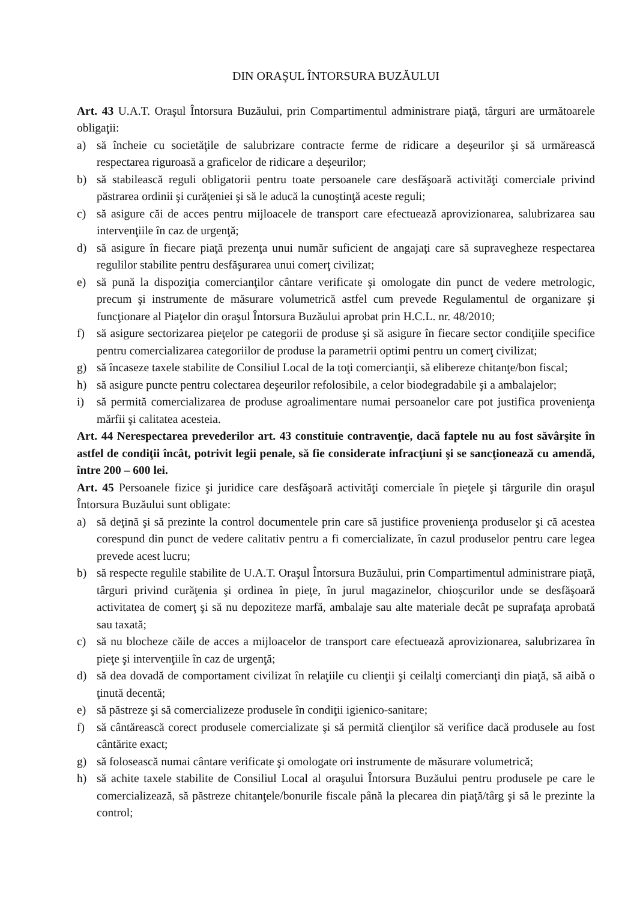DIN ORAŞUL ÎNTORSURA BUZĂULUI
Art. 43 U.A.T. Oraşul Întorsura Buzăului, prin Compartimentul administrare piaţă, târguri are următoarele obligaţii:
a) să încheie cu societăţile de salubrizare contracte ferme de ridicare a deşeurilor şi să urmărească respectarea riguroasă a graficelor de ridicare a deşeurilor;
b) să stabilească reguli obligatorii pentru toate persoanele care desfăşoară activităţi comerciale privind păstrarea ordinii şi curăţeniei şi să le aducă la cunoştinţă aceste reguli;
c) să asigure căi de acces pentru mijloacele de transport care efectuează aprovizionarea, salubrizarea sau intervenţiile în caz de urgenţă;
d) să asigure în fiecare piaţă prezenţa unui număr suficient de angajaţi care să supravegheze respectarea regulilor stabilite pentru desfăşurarea unui comerţ civilizat;
e) să pună la dispoziţia comercianţilor cântare verificate şi omologate din punct de vedere metrologic, precum şi instrumente de măsurare volumetrică astfel cum prevede Regulamentul de organizare şi funcţionare al Piaţelor din oraşul Întorsura Buzăului aprobat prin H.C.L. nr. 48/2010;
f) să asigure sectorizarea pieţelor pe categorii de produse şi să asigure în fiecare sector condiţiile specifice pentru comercializarea categoriilor de produse la parametrii optimi pentru un comerţ civilizat;
g) să încaseze taxele stabilite de Consiliul Local de la toţi comercianţii, să elibereze chitanţe/bon fiscal;
h) să asigure puncte pentru colectarea deşeurilor refolosibile, a celor biodegradabile şi a ambalajelor;
i) să permită comercializarea de produse agroalimentare numai persoanelor care pot justifica provenienţa mărfii şi calitatea acesteia.
Art. 44 Nerespectarea prevederilor art. 43 constituie contravenţie, dacă faptele nu au fost săvârşite în astfel de condiţii încât, potrivit legii penale, să fie considerate infracţiuni şi se sancţionează cu amendă, între 200 – 600 lei.
Art. 45 Persoanele fizice şi juridice care desfăşoară activităţi comerciale în pieţele şi târgurile din oraşul Întorsura Buzăului sunt obligate:
a) să deţină şi să prezinte la control documentele prin care să justifice provenienţa produselor şi că acestea corespund din punct de vedere calitativ pentru a fi comercializate, în cazul produselor pentru care legea prevede acest lucru;
b) să respecte regulile stabilite de U.A.T. Oraşul Întorsura Buzăului, prin Compartimentul administrare piaţă, târguri privind curăţenia şi ordinea în pieţe, în jurul magazinelor, chioşcurilor unde se desfăşoară activitatea de comerţ şi să nu depoziteze marfă, ambalaje sau alte materiale decât pe suprafaţa aprobată sau taxată;
c) să nu blocheze căile de acces a mijloacelor de transport care efectuează aprovizionarea, salubrizarea în pieţe şi intervenţiile în caz de urgenţă;
d) să dea dovadă de comportament civilizat în relaţiile cu clienţii şi ceilalţi comercianţi din piaţă, să aibă o ţinută decentă;
e) să păstreze şi să comercializeze produsele în condiţii igienico-sanitare;
f) să cântărească corect produsele comercializate şi să permită clienţilor să verifice dacă produsele au fost cântărite exact;
g) să folosească numai cântare verificate şi omologate ori instrumente de măsurare volumetrică;
h) să achite taxele stabilite de Consiliul Local al oraşului Întorsura Buzăului pentru produsele pe care le comercializează, să păstreze chitanţele/bonurile fiscale până la plecarea din piaţă/târg şi să le prezinte la control;